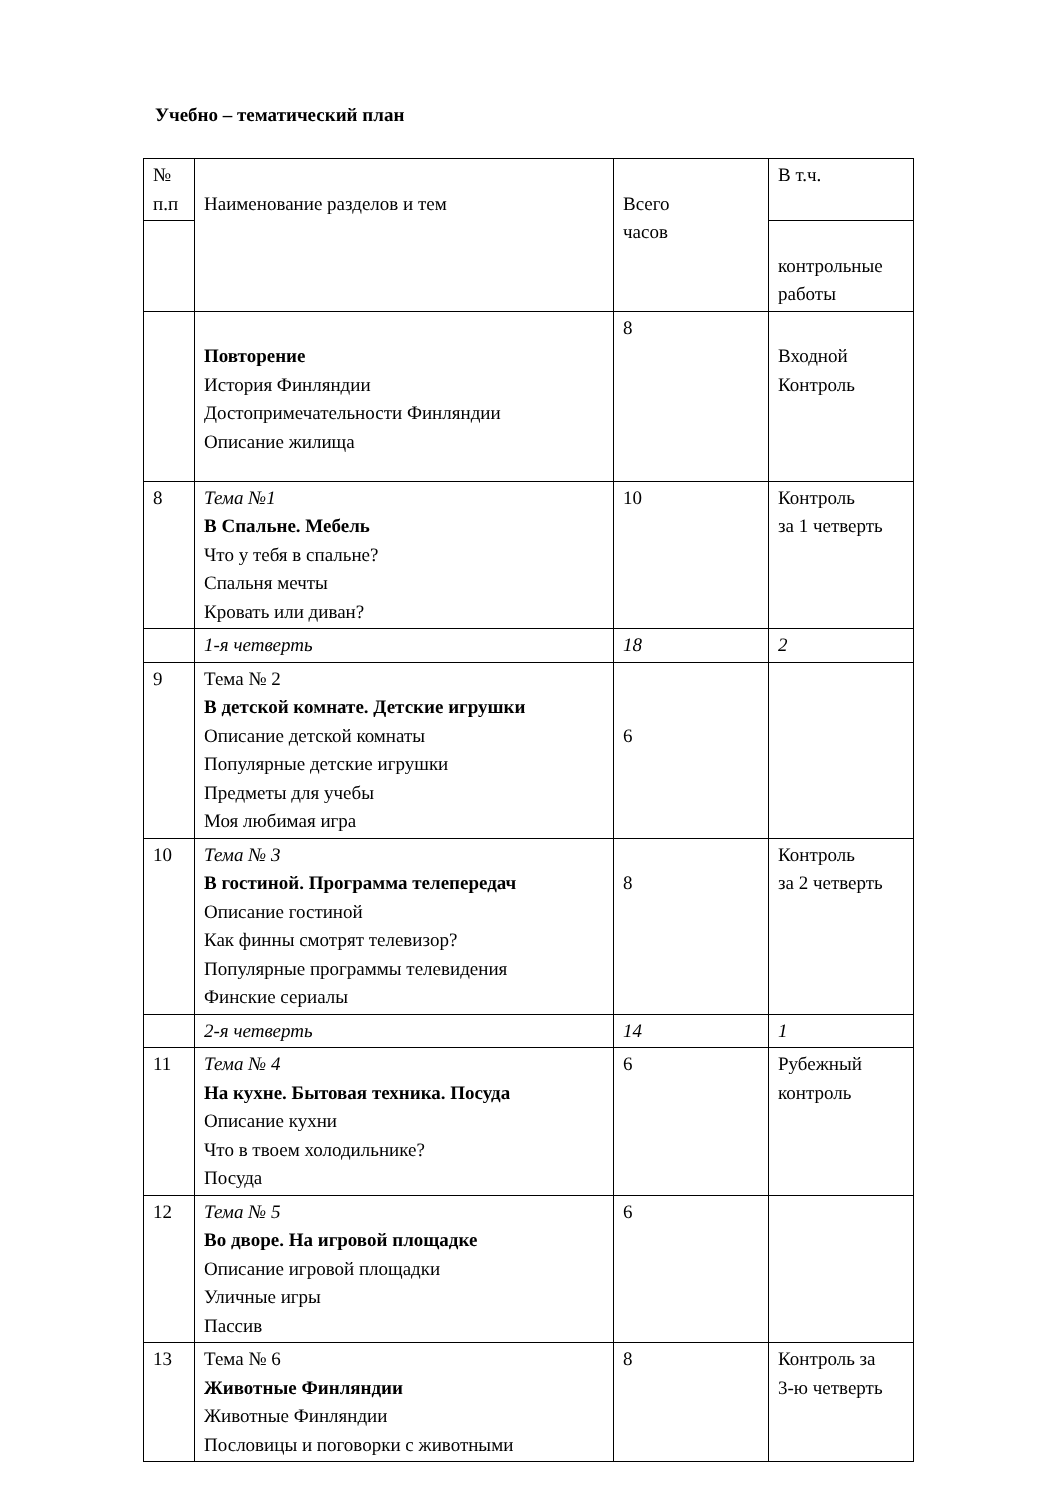Учебно – тематический план
| № п.п | Наименование разделов и тем | Всего часов | В т.ч. |
| | | | контрольные работы |
| | Повторение История Финляндии Достопримечательности Финляндии Описание жилища | 8 | Входной Контроль |
| 8 | Тема №1 В Спальне. Мебель Что у тебя в спальне? Спальня мечты Кровать или диван? | 10 | Контроль за 1 четверть |
| | 1-я четверть | 18 | 2 |
| 9 | Тема № 2 В детской комнате. Детские игрушки Описание детской комнаты Популярные детские игрушки Предметы для учебы Моя любимая игра | 6 | |
| 10 | Тема № 3 В гостиной. Программа телепередач Описание гостиной Как финны смотрят телевизор? Популярные программы телевидения Финские сериалы | 8 | Контроль за 2 четверть |
| | 2-я четверть | 14 | 1 |
| 11 | Тема № 4 На кухне. Бытовая техника. Посуда Описание кухни Что в твоем холодильнике? Посуда | 6 | Рубежный контроль |
| 12 | Тема № 5 Во дворе. На игровой площадке Описание игровой площадки Уличные игры Пассив | 6 | |
| 13 | Тема № 6 Животные Финляндии Животные Финляндии Пословицы и поговорки с животными | 8 | Контроль за 3-ю четверть |